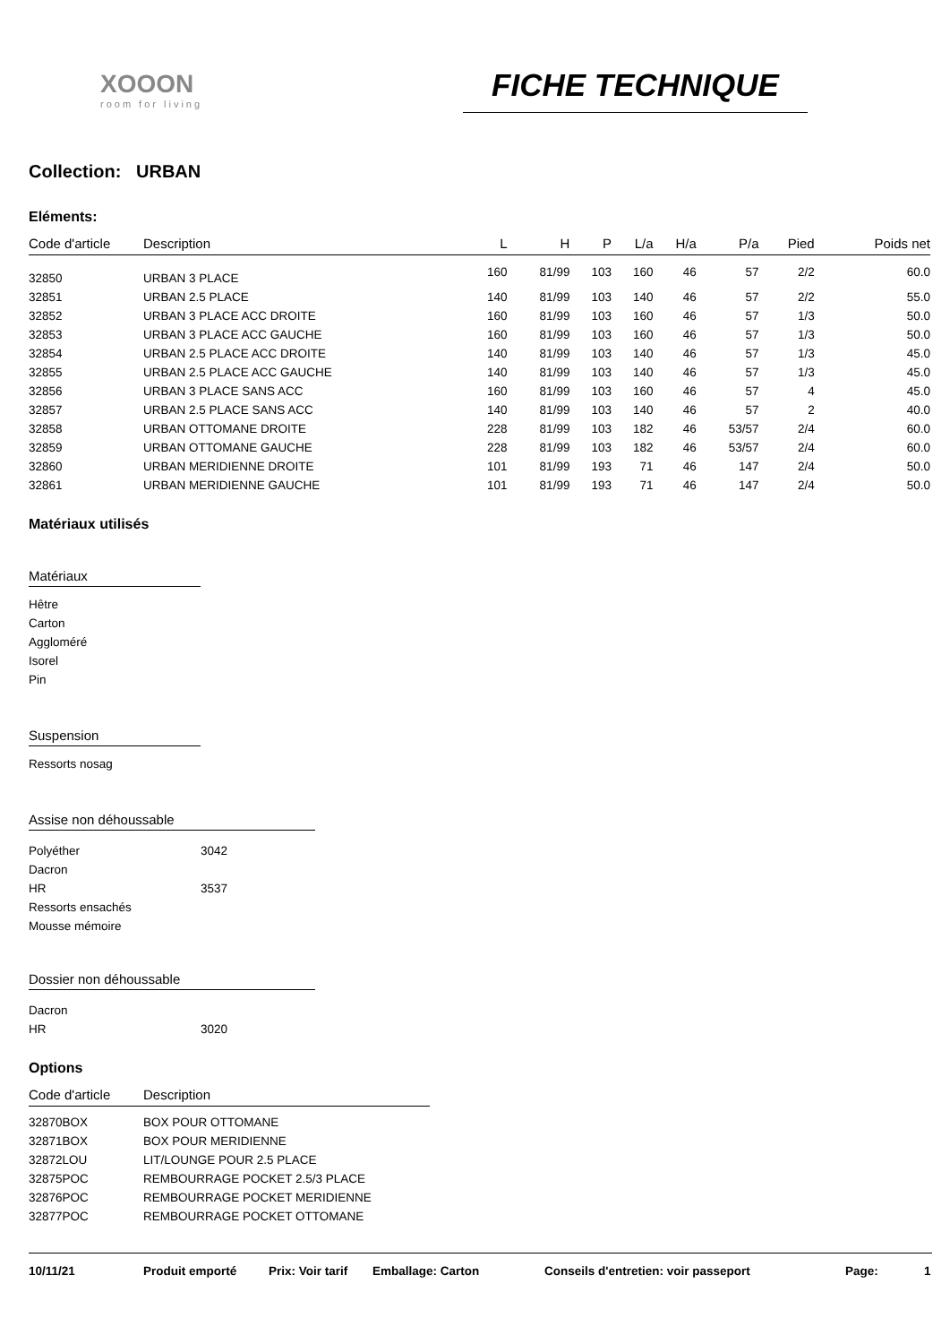XOOON
room for living
FICHE TECHNIQUE
Collection: URBAN
Eléments:
| Code d'article | Description | L | H | P | L/a | H/a | P/a | Pied | Poids net |
| --- | --- | --- | --- | --- | --- | --- | --- | --- | --- |
| 32850 | URBAN 3 PLACE | 160 | 81/99 | 103 | 160 | 46 | 57 | 2/2 | 60.0 |
| 32851 | URBAN 2.5 PLACE | 140 | 81/99 | 103 | 140 | 46 | 57 | 2/2 | 55.0 |
| 32852 | URBAN 3 PLACE ACC DROITE | 160 | 81/99 | 103 | 160 | 46 | 57 | 1/3 | 50.0 |
| 32853 | URBAN 3 PLACE ACC GAUCHE | 160 | 81/99 | 103 | 160 | 46 | 57 | 1/3 | 50.0 |
| 32854 | URBAN 2.5 PLACE ACC DROITE | 140 | 81/99 | 103 | 140 | 46 | 57 | 1/3 | 45.0 |
| 32855 | URBAN 2.5 PLACE ACC GAUCHE | 140 | 81/99 | 103 | 140 | 46 | 57 | 1/3 | 45.0 |
| 32856 | URBAN 3 PLACE SANS ACC | 160 | 81/99 | 103 | 160 | 46 | 57 | 4 | 45.0 |
| 32857 | URBAN 2.5 PLACE SANS ACC | 140 | 81/99 | 103 | 140 | 46 | 57 | 2 | 40.0 |
| 32858 | URBAN OTTOMANE DROITE | 228 | 81/99 | 103 | 182 | 46 | 53/57 | 2/4 | 60.0 |
| 32859 | URBAN OTTOMANE GAUCHE | 228 | 81/99 | 103 | 182 | 46 | 53/57 | 2/4 | 60.0 |
| 32860 | URBAN MERIDIENNE DROITE | 101 | 81/99 | 193 | 71 | 46 | 147 | 2/4 | 50.0 |
| 32861 | URBAN MERIDIENNE GAUCHE | 101 | 81/99 | 193 | 71 | 46 | 147 | 2/4 | 50.0 |
Matériaux utilisés
Matériaux
Hêtre
Carton
Aggloméré
Isorel
Pin
Suspension
Ressorts nosag
Assise non déhoussable
| Polyéther | 3042 |
| Dacron | |
| HR | 3537 |
| Ressorts ensachés | |
| Mousse mémoire | |
Dossier non déhoussable
| Dacron | |
| HR | 3020 |
Options
| Code d'article | Description |
| --- | --- |
| 32870BOX | BOX POUR OTTOMANE |
| 32871BOX | BOX POUR MERIDIENNE |
| 32872LOU | LIT/LOUNGE POUR 2.5 PLACE |
| 32875POC | REMBOURRAGE POCKET 2.5/3 PLACE |
| 32876POC | REMBOURRAGE POCKET MERIDIENNE |
| 32877POC | REMBOURRAGE POCKET OTTOMANE |
10/11/21 Produit emporté Prix: Voir tarif Emballage: Carton Conseils d'entretien: voir passeport Page: 1